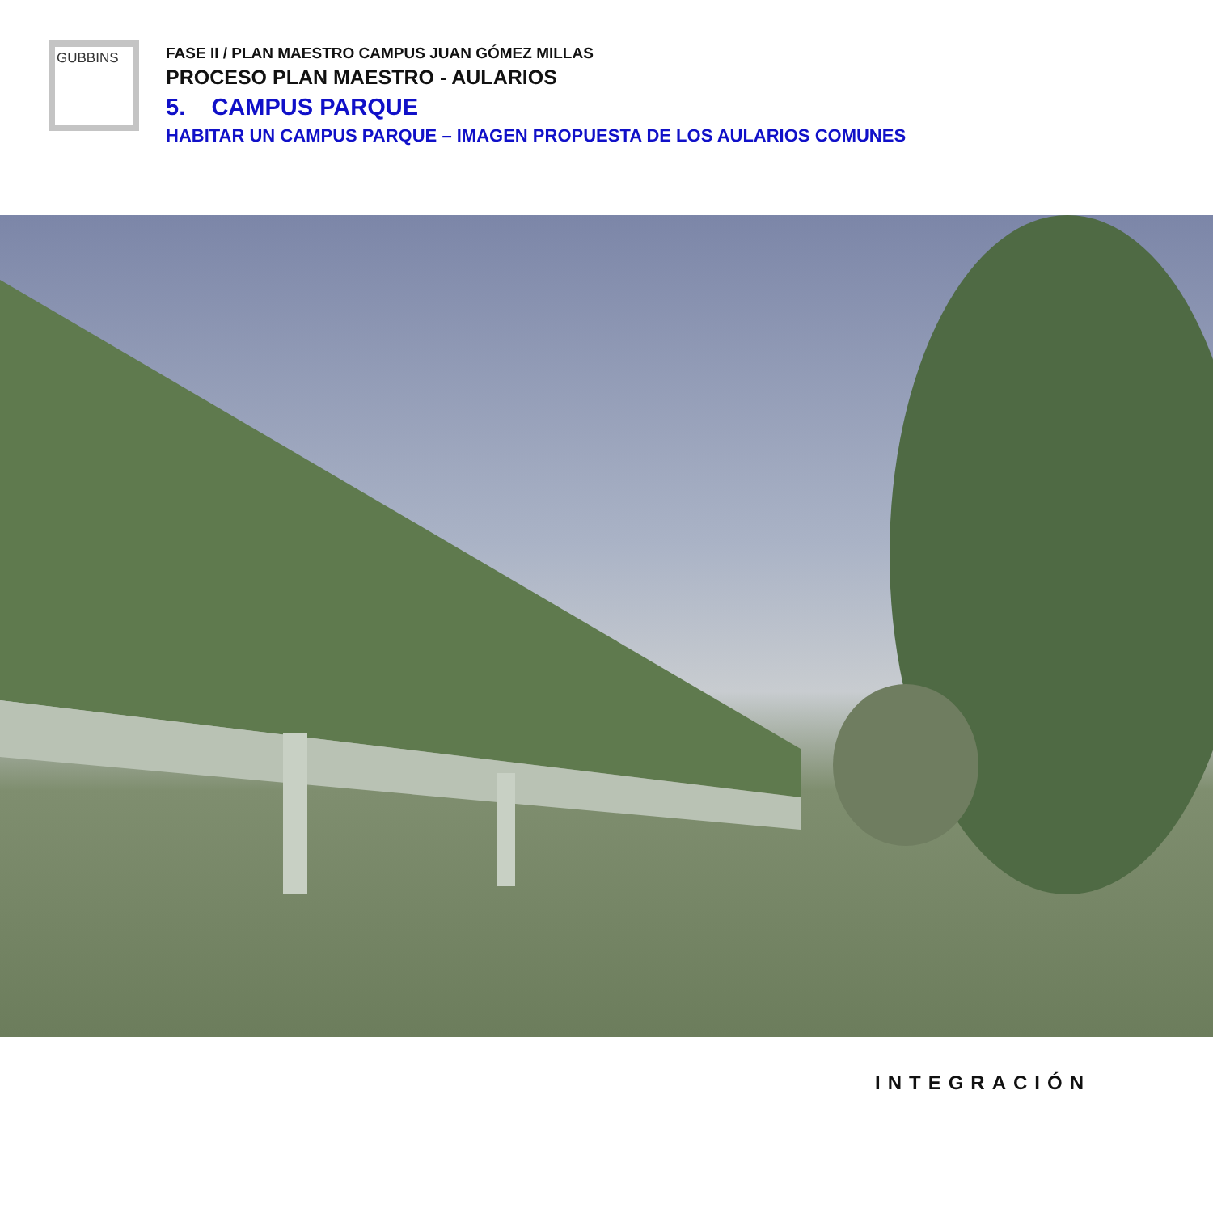GUBBINS
FASE II / PLAN MAESTRO CAMPUS JUAN GÓMEZ MILLAS
PROCESO PLAN MAESTRO - AULARIOS
5. CAMPUS PARQUE
HABITAR UN CAMPUS PARQUE – IMAGEN PROPUESTA DE LOS AULARIOS COMUNES
INTEGRACIÓN